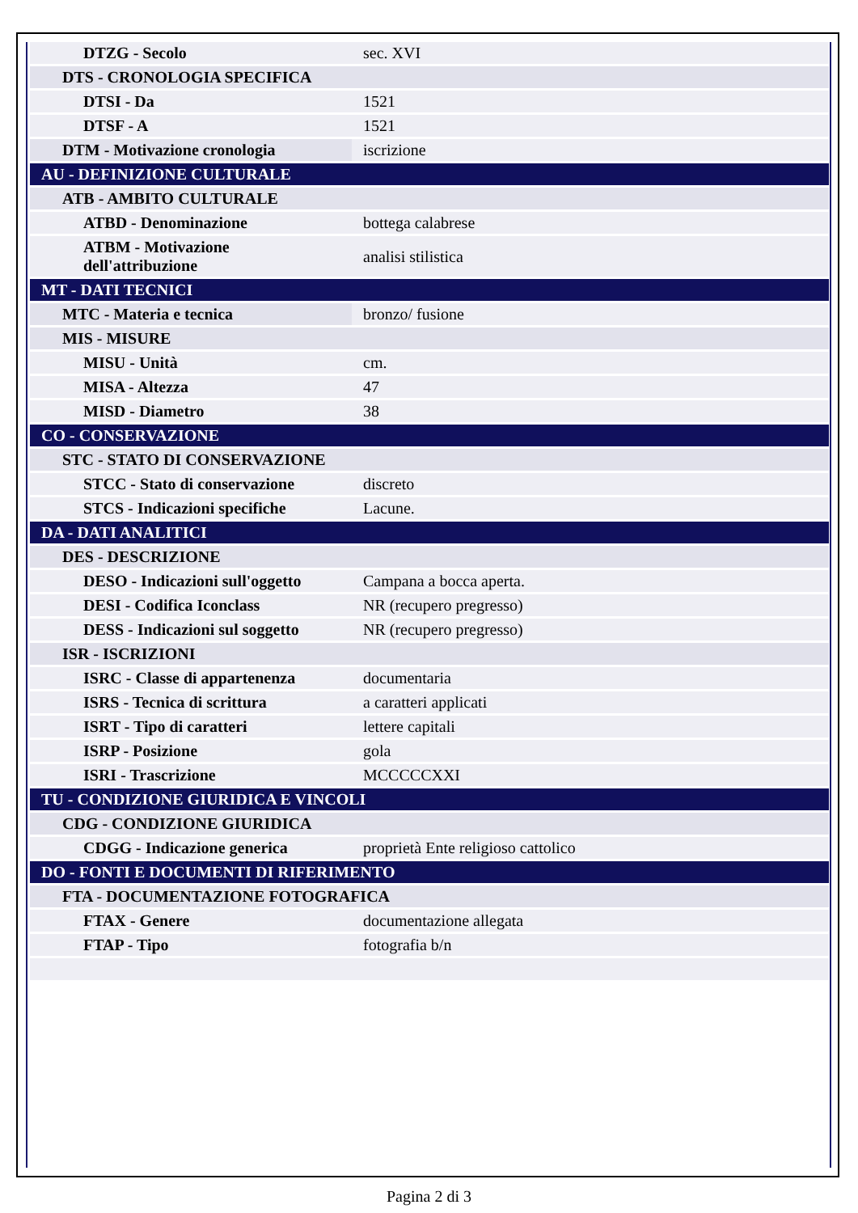| DTZG - Secolo | sec. XVI |
| DTS - CRONOLOGIA SPECIFICA | |
| DTSI - Da | 1521 |
| DTSF - A | 1521 |
| DTM - Motivazione cronologia | iscrizione |
| AU - DEFINIZIONE CULTURALE | |
| ATB - AMBITO CULTURALE | |
| ATBD - Denominazione | bottega calabrese |
| ATBM - Motivazione dell'attribuzione | analisi stilistica |
| MT - DATI TECNICI | |
| MTC - Materia e tecnica | bronzo/ fusione |
| MIS - MISURE | |
| MISU - Unità | cm. |
| MISA - Altezza | 47 |
| MISD - Diametro | 38 |
| CO - CONSERVAZIONE | |
| STC - STATO DI CONSERVAZIONE | |
| STCC - Stato di conservazione | discreto |
| STCS - Indicazioni specifiche | Lacune. |
| DA - DATI ANALITICI | |
| DES - DESCRIZIONE | |
| DESO - Indicazioni sull'oggetto | Campana a bocca aperta. |
| DESI - Codifica Iconclass | NR (recupero pregresso) |
| DESS - Indicazioni sul soggetto | NR (recupero pregresso) |
| ISR - ISCRIZIONI | |
| ISRC - Classe di appartenenza | documentaria |
| ISRS - Tecnica di scrittura | a caratteri applicati |
| ISRT - Tipo di caratteri | lettere capitali |
| ISRP - Posizione | gola |
| ISRI - Trascrizione | MCCCCCXXI |
| TU - CONDIZIONE GIURIDICA E VINCOLI | |
| CDG - CONDIZIONE GIURIDICA | |
| CDGG - Indicazione generica | proprietà Ente religioso cattolico |
| DO - FONTI E DOCUMENTI DI RIFERIMENTO | |
| FTA - DOCUMENTAZIONE FOTOGRAFICA | |
| FTAX - Genere | documentazione allegata |
| FTAP - Tipo | fotografia b/n |
Pagina 2 di 3